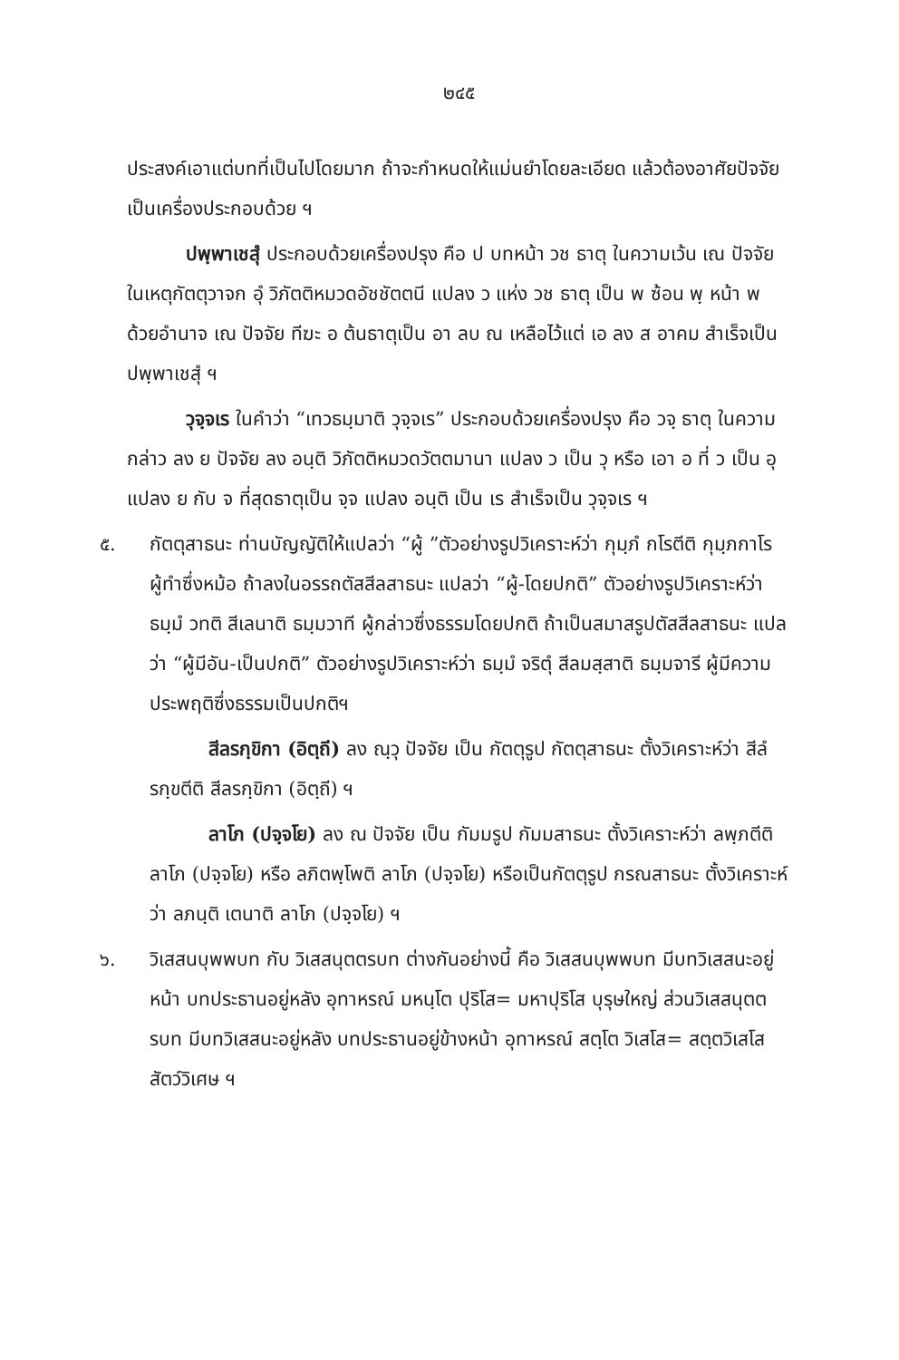๒๔๕
ประสงค์เอาแต่บทที่เป็นไปโดยมาก ถ้าจะกำหนดให้แม่นยำโดยละเอียด แล้วต้องอาศัยปัจจัยเป็นเครื่องประกอบด้วย ฯ
ปพฺพาเชสุํ ประกอบด้วยเครื่องปรุง คือ ป บทหน้า วช ธาตุ ในความเว้น เณ ปัจจัยในเหตุกัตตุวาจก อุํ วิภัตติหมวดอัชชัตตนี แปลง ว แห่ง วช ธาตุ เป็น พ ซ้อน พฺ หน้า พ ด้วยอำนาจ เณ ปัจจัย ทีฆะ อ ต้นธาตุเป็น อา ลบ ณ เหลือไว้แต่ เอ ลง ส อาคม สำเร็จเป็น ปพฺพาเชสุํ ฯ
วุจฺจเร ในคำว่า “เทวธมฺมาติ วุจฺจเร” ประกอบด้วยเครื่องปรุง คือ วจฺ ธาตุ ในความกล่าว ลง ย ปัจจัย ลง อนฺติ วิภัตติหมวดวัตตมานา แปลง ว เป็น วุ หรือ เอา อ ที่ ว เป็น อุ แปลง ย กับ จ ที่สุดธาตุเป็น จฺจ แปลง อนฺติ เป็น เร สำเร็จเป็น วุจฺจเร ฯ
๕. กัตตุสาธนะ ท่านบัญญัติให้แปลว่า “ผู้ ”ตัวอย่างรูปวิเคราะห์ว่า กุมฺภํ กโรตีติ กุมฺภกาโร ผู้ทำซึ่งหม้อ ถ้าลงในอรรถตัสสีลสาธนะ แปลว่า “ผู้-โดยปกติ” ตัวอย่างรูปวิเคราะห์ว่า ธมฺมํ วทติ สีเลนาติ ธมฺมวาที ผู้กล่าวซึ่งธรรมโดยปกติ ถ้าเป็นสมาสรูปตัสสีลสาธนะ แปลว่า “ผู้มีอัน-เป็นปกติ” ตัวอย่างรูปวิเคราะห์ว่า ธมฺมํ จริตุํ สีลมสฺสาติ ธมฺมจารี ผู้มีความประพฤติซึ่งธรรมเป็นปกติฯ
สีลรกฺขิกา (อิตฺถี) ลง ณฺวุ ปัจจัย เป็น กัตตุรูป กัตตุสาธนะ ตั้งวิเคราะห์ว่า สีลํ รกฺขตีติ สีลรกฺขิกา (อิตฺถี) ฯ
ลาโภ (ปจฺจโย) ลง ณ ปัจจัย เป็น กัมมรูป กัมมสาธนะ ตั้งวิเคราะห์ว่า ลพฺภตีติ ลาโภ (ปจฺจโย) หรือ ลภิตพฺโพติ ลาโภ (ปจฺจโย) หรือเป็นกัตตุรูป กรณสาธนะ ตั้งวิเคราะห์ว่า ลภนฺติ เตนาติ ลาโภ (ปจฺจโย) ฯ
๖. วิเสสนบุพพบท กับ วิเสสนุตตรบท ต่างกันอย่างนี้ คือ วิเสสนบุพพบท มีบทวิเสสนะอยู่หน้า บทประธานอยู่หลัง อุทาหรณ์ มหนฺโต ปุริโส= มหาปุริโส บุรุษใหญ่ ส่วนวิเสสนุตตรบท มีบทวิเสสนะอยู่หลัง บทประธานอยู่ข้างหน้า อุทาหรณ์ สตฺโต วิเสโส= สตฺตวิเสโส สัตว์วิเศษ ฯ